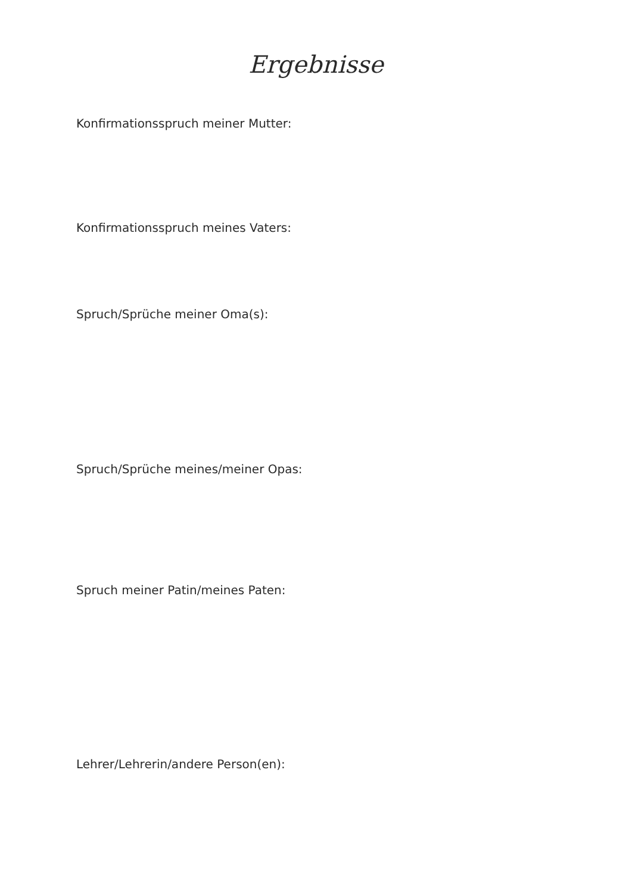Ergebnisse
Konfirmationsspruch meiner Mutter:
Konfirmationsspruch meines Vaters:
Spruch/Sprüche meiner Oma(s):
Spruch/Sprüche meines/meiner Opas:
Spruch meiner Patin/meines Paten:
Lehrer/Lehrerin/andere Person(en):